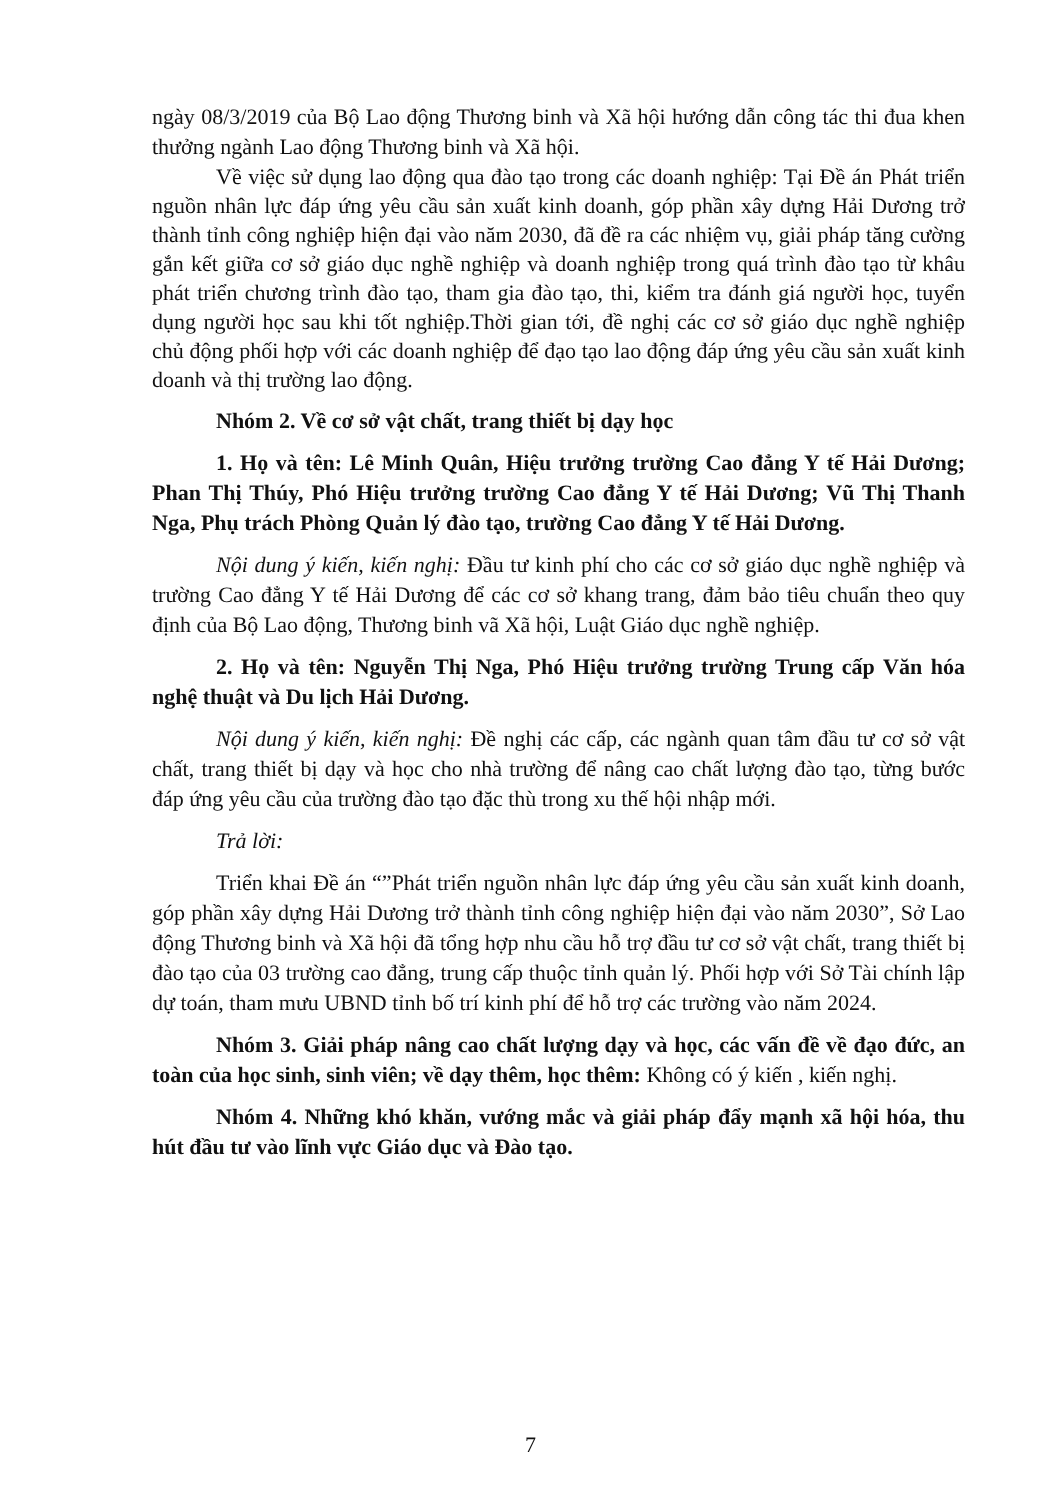ngày 08/3/2019 của Bộ Lao động Thương binh và Xã hội hướng dẫn công tác thi đua khen thưởng ngành Lao động Thương binh và Xã hội.
Về việc sử dụng lao động qua đào tạo trong các doanh nghiệp: Tại Đề án Phát triển nguồn nhân lực đáp ứng yêu cầu sản xuất kinh doanh, góp phần xây dựng Hải Dương trở thành tỉnh công nghiệp hiện đại vào năm 2030, đã đề ra các nhiệm vụ, giải pháp tăng cường gắn kết giữa cơ sở giáo dục nghề nghiệp và doanh nghiệp trong quá trình đào tạo từ khâu phát triển chương trình đào tạo, tham gia đào tạo, thi, kiểm tra đánh giá người học, tuyển dụng người học sau khi tốt nghiệp.Thời gian tới, đề nghị các cơ sở giáo dục nghề nghiệp chủ động phối hợp với các doanh nghiệp để đạo tạo lao động đáp ứng yêu cầu sản xuất kinh doanh và thị trường lao động.
Nhóm 2. Về cơ sở vật chất, trang thiết bị dạy học
1. Họ và tên: Lê Minh Quân, Hiệu trưởng trường Cao đẳng Y tế Hải Dương; Phan Thị Thúy, Phó Hiệu trưởng trường Cao đẳng Y tế Hải Dương; Vũ Thị Thanh Nga, Phụ trách Phòng Quản lý đào tạo, trường Cao đẳng Y tế Hải Dương.
Nội dung ý kiến, kiến nghị: Đầu tư kinh phí cho các cơ sở giáo dục nghề nghiệp và trường Cao đẳng Y tế Hải Dương để các cơ sở khang trang, đảm bảo tiêu chuẩn theo quy định của Bộ Lao động, Thương binh vã Xã hội, Luật Giáo dục nghề nghiệp.
2. Họ và tên: Nguyễn Thị Nga, Phó Hiệu trưởng trường Trung cấp Văn hóa nghệ thuật và Du lịch Hải Dương.
Nội dung ý kiến, kiến nghị: Đề nghị các cấp, các ngành quan tâm đầu tư cơ sở vật chất, trang thiết bị dạy và học cho nhà trường để nâng cao chất lượng đào tạo, từng bước đáp ứng yêu cầu của trường đào tạo đặc thù trong xu thế hội nhập mới.
Trả lời:
Triển khai Đề án “”Phát triển nguồn nhân lực đáp ứng yêu cầu sản xuất kinh doanh, góp phần xây dựng Hải Dương trở thành tỉnh công nghiệp hiện đại vào năm 2030”, Sở Lao động Thương binh và Xã hội đã tổng hợp nhu cầu hỗ trợ đầu tư cơ sở vật chất, trang thiết bị đào tạo của 03 trường cao đẳng, trung cấp thuộc tỉnh quản lý. Phối hợp với Sở Tài chính lập dự toán, tham mưu UBND tỉnh bố trí kinh phí để hỗ trợ các trường vào năm 2024.
Nhóm 3. Giải pháp nâng cao chất lượng dạy và học, các vấn đề về đạo đức, an toàn của học sinh, sinh viên; về dạy thêm, học thêm: Không có ý kiến , kiến nghị.
Nhóm 4. Những khó khăn, vướng mắc và giải pháp đẩy mạnh xã hội hóa, thu hút đầu tư vào lĩnh vực Giáo dục và Đào tạo.
7